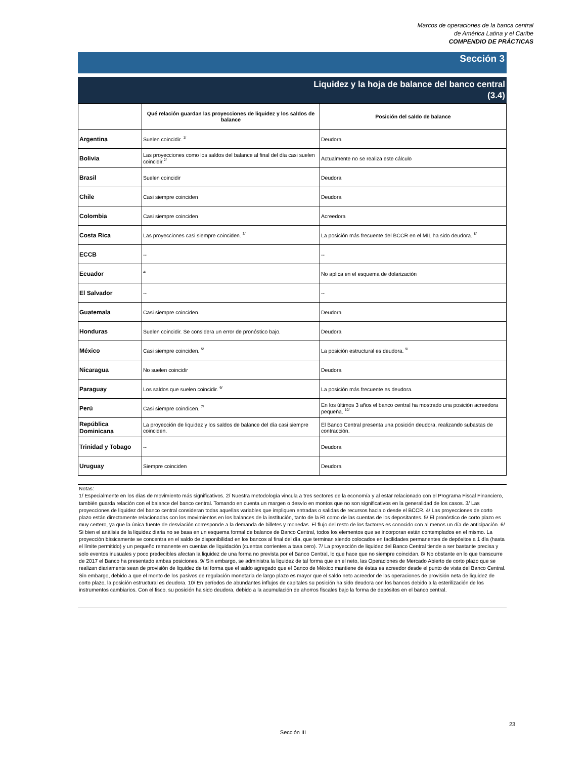Marcos de operaciones de la banca central
de América Latina y el Caribe
COMPENDIO DE PRÁCTICAS
Sección 3
Liquidez y la hoja de balance del banco central
(3.4)
| | Qué relación guardan las proyecciones de liquidez y los saldos de balance | Posición del saldo de balance |
| --- | --- | --- |
| Argentina | Suelen coincidir. <sup>1/</sup> | Deudora |
| Bolivia | Las proyecciones como los saldos del balance al final del día casi suelen coincidir.<sup>2/</sup> | Actualmente no se realiza este cálculo |
| Brasil | Suelen coincidir | Deudora |
| Chile | Casi siempre coinciden | Deudora |
| Colombia | Casi siempre coinciden | Acreedora |
| Costa Rica | Las proyecciones casi siempre coinciden. <sup>3/</sup> | La posición más frecuente del BCCR en el MIL ha sido deudora. <sup>8/</sup> |
| ECCB | -- | -- |
| Ecuador | <sup>4/</sup> | No aplica en el esquema de dolarización |
| El Salvador | -- | -- |
| Guatemala | Casi siempre coinciden. | Deudora |
| Honduras | Suelen coincidir. Se considera un error de pronóstico bajo. | Deudora |
| México | Casi siempre coinciden. <sup>5/</sup> | La posición estructural es deudora. <sup>9/</sup> |
| Nicaragua | No suelen coincidir | Deudora |
| Paraguay | Los saldos que suelen coincidir. <sup>6/</sup> | La posición más frecuente es deudora. |
| Perú | Casi siempre coindicen. <sup>7/</sup> | En los últimos 3 años el banco central ha mostrado una posición acreedora pequeña. <sup>10/</sup> |
| República Dominicana | La proyección de liquidez y los saldos de balance del día casi siempre coinciden. | El Banco Central presenta una posición deudora, realizando subastas de contracción. |
| Trinidad y Tobago | -- | Deudora |
| Uruguay | Siempre coinciden | Deudora |
Notas:
1/ Especialmente en los días de movimiento más significativos. 2/ Nuestra metodología vincula a tres sectores de la economía y al estar relacionado con el Programa Fiscal Financiero, también guarda relación con el balance del banco central. Tomando en cuenta un margen o desvío en montos que no son significativos en la generalidad de los casos. 3/ Las proyecciones de liquidez del banco central consideran todas aquellas variables que impliquen entradas o salidas de recursos hacia o desde el BCCR. 4/ Las proyecciones de corto plazo están directamente relacionadas con los movimientos en los balances de la institución, tanto de la RI como de las cuentas de los depositantes. 5/ El pronóstico de corto plazo es muy certero, ya que la única fuente de desviación corresponde a la demanda de billetes y monedas. El flujo del resto de los factores es conocido con al menos un día de anticipación. 6/ Si bien el análisis de la liquidez diaria no se basa en un esquema formal de balance de Banco Central, todos los elementos que se incorporan están contemplados en el mismo. La proyección básicamente se concentra en el saldo de disponibilidad en los bancos al final del día, que terminan siendo colocados en facilidades permanentes de depósitos a 1 día (hasta el límite permitido) y un pequeño remanente en cuentas de liquidación (cuentas corrientes a tasa cero). 7/ La proyección de liquidez del Banco Central tiende a ser bastante precisa y solo eventos inusuales y poco predecibles afectan la liquidez de una forma no prevista por el Banco Central, lo que hace que no siempre coincidan. 8/ No obstante en lo que transcurre de 2017 el Banco ha presentado ambas posiciones. 9/ Sin embargo, se administra la liquidez de tal forma que en el neto, las Operaciones de Mercado Abierto de corto plazo que se realizan diariamente sean de provisión de liquidez de tal forma que el saldo agregado que el Banco de México mantiene de éstas es acreedor desde el punto de vista del Banco Central. Sin embargo, debido a que el monto de los pasivos de regulación monetaria de largo plazo es mayor que el saldo neto acreedor de las operaciones de provisión neta de liquidez de corto plazo, la posición estructural es deudora. 10/ En períodos de abundantes influjos de capitales su posición ha sido deudora con los bancos debido a la esterilización de los instrumentos cambiarios. Con el fisco, su posición ha sido deudora, debido a la acumulación de ahorros fiscales bajo la forma de depósitos en el banco central.
23
Sección III